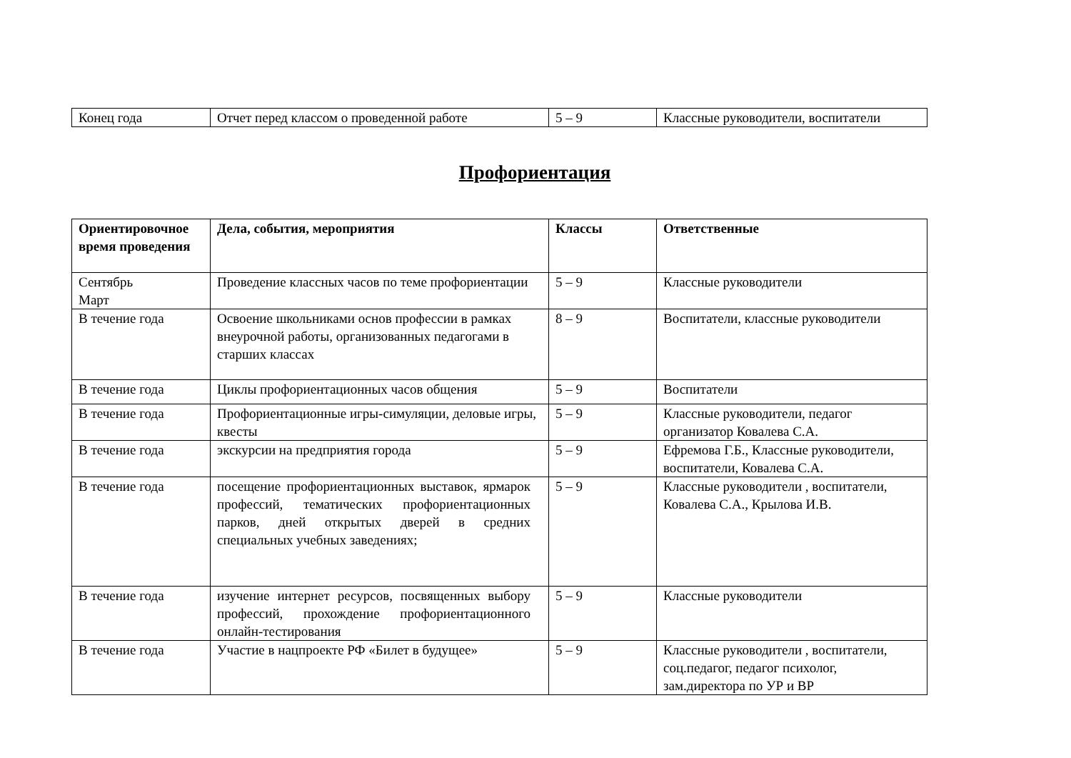| Конец года | Отчет перед классом о проведенной работе | 5 – 9 | Классные руководители, воспитатели |
Профориентация
| Ориентировочное время проведения | Дела, события, мероприятия | Классы | Ответственные |
| --- | --- | --- | --- |
| Сентябрь Март | Проведение классных часов по теме профориентации | 5 – 9 | Классные руководители |
| В течение года | Освоение школьниками основ профессии в рамках внеурочной работы, организованных педагогами в старших классах | 8 – 9 | Воспитатели, классные руководители |
| В течение года | Циклы профориентационных часов общения | 5 – 9 | Воспитатели |
| В течение года | Профориентационные игры-симуляции, деловые игры, квесты | 5 – 9 | Классные руководители, педагог организатор Ковалева С.А. |
| В течение года | экскурсии на предприятия города | 5 – 9 | Ефремова Г.Б., Классные руководители, воспитатели, Ковалева С.А. |
| В течение года | посещение профориентационных выставок, ярмарок профессий, тематических профориентационных парков, дней открытых дверей в средних специальных учебных заведениях; | 5 – 9 | Классные руководители , воспитатели, Ковалева С.А., Крылова И.В. |
| В течение года | изучение интернет ресурсов, посвященных выбору профессий, прохождение профориентационного онлайн-тестирования | 5 – 9 | Классные руководители |
| В течение года | Участие в нацпроекте РФ «Билет в будущее» | 5 – 9 | Классные руководители , воспитатели, соц.педагог, педагог психолог, зам.директора по УР и ВР |